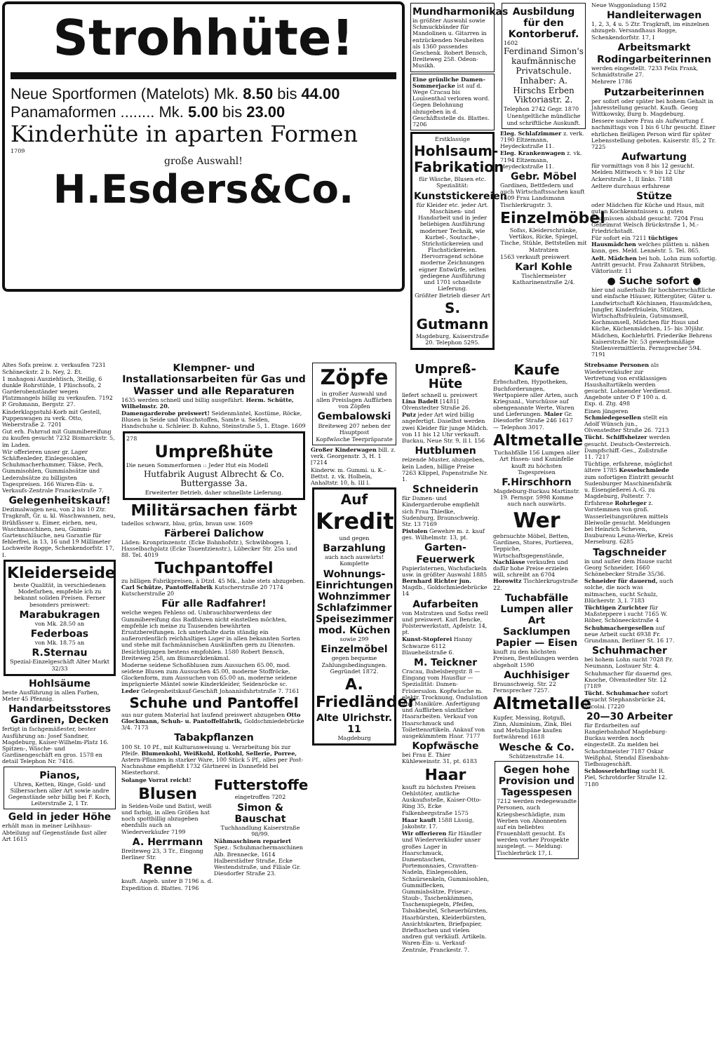Strohhüte!
Neue Sportformen (Matelots) Mk. 8.50 bis 44.00
Panamaformen ........ Mk. 5.00 bis 23.00
Kinderhüte in aparten Formen
1709
große Auswahl!
H.Esders&Co.
Mundharmonikas
in größter Auswahl sowie Schmuckbänder für Mandolinen u. Gitarren in entzückenden Neuheiten als 1360 passendes Geschenk. Robert Bensch, Breiteweg 258. Odeon-Musikh.
Eine grünliche Damen-Sommerjacke ist auf d. Wege Cracau bis Louisenthal verloren word. Gegen Belohnung abzugeben in d. Geschäftsstelle ds. Blattes. 7206
Erstklassige
Hohlsaum-Fabrikation
für Wäsche, Blusen etc. Spezialität:
Kunststickereien
für Kleider etc. jeder Art. Maschinen- und Handarbeit und in jeder beliebigen Ausführung moderner Technik, wie Kurbel-, Soutache-, Strichstickereien und Flachstickereien. Hervorragend schöne moderne Zeichnungen eigner Entwürfe, selten gediegene Ausführung und 1701 schnellste Lieferung.
Größter Betrieb dieser Art
S. Gutmann
Magdeburg, Kaiserstraße 20. Telephon 5295.
Ausbildung für den Kontorberuf.
1602
Ferdinand Simon's kaufmännische Privatschule. Inhaber: A. Hirschs Erben Viktoriastr. 2.
Telephon 2742 Gegr. 1870
Unentgeltliche mündliche und schriftliche Auskunft.
Eleg. Schlafzimmer z. verk. 7190 Eltzemann, Heydeckstraße 11.
Eleg. Krankenwagen z. vk. 7194 Eltzemann, Heydeckstraße 11.
Gebr. Möbel
Gardinen, Bettfedern und auch Wirtschaftssachen kauft 1609 Frau Landsmann Tischlerkrugstr. 3.
Einzelmöbel
Sofas, Kleiderschränke, Vertikos, Ricke, Spiegel, Tische, Stühle, Bettstellen mit Matratzen
1563 verkauft preiswert
Karl Kohle
Tischlermeister Katharinenstraße 2/4.
Neue Waggonladung 1592
Handleiterwagen
1, 2, 3, 4 u. 5 Ztr. Tragkraft, im einzelnen abzugeb. Versandhaus Rogge, Schenkendorfstr. 17, I
Arbeitsmarkt
Rodingarbeiterinnen
werden eingestellt. 7233 Felix Frank, Schmidtstraße 27.
Mehrere 1786
Putzarbeiterinnen
per sofort oder später bei hohem Gehalt in Jahresstellung gesucht. Kaufh. Georg Wittkowsky, Burg b. Magdeburg.
Bessere saubere Frau als Aufwartung f. nachmittags von 1 bis 6 Uhr gesucht. Einer ehrlichen fleißigen Person wird für später Lebensstellung geboten. Kaiserstr. 85, 2 Tr. 7225
Aufwartung
für vormittags von 8 bis 12 gesucht. Melden Mittwoch v. 9 bis 12 Uhr Ackerstraße 1, II links. 7188
Aeltere durchaus erfahrene
Stütze
oder Mädchen für Küche und Haus, mit guten Kochkenntnissen u. guten Zeugnissen alsbald gesucht. 7204 Frau Geheimrat Welsch Brückstraße 1, M.-Friedrichstadt.
Für sofort ein 7211 tüchtiges Hausmädchen welches plätten u. nähen kann, ges. Meld. Lennéstr. 5. Tel. 865.
Aelt. Mädchen bei hoh. Lohn zum sofortig. Antritt gesucht. Frau Zahnarzt Strüben, Viktoriastr. 11
● Suche sofort ●
hier und außerhalb für hochherrschaftliche und einfache Häuser, Rittergüter, Güter u. Landwirtschaft Köchinnen, Hausmädchen, Jungfer, Kinderfräulein, Stützen, Wirtschaftsfräulein, Gutsmamsell, Kochmamsell, Mädchen für Haus und Küche, Küchenmädchen, 15- bis 30jähr. Mädchen, Kochlehrfrl. Friederike Behrens Kaiserstraße Nr. 53 gewerbsmäßige Stellenvermittlerin. Fernsprecher 594. 7191
Altes Sofa preisw. z. verkaufen 7231 Schöneckstr. 2 b. Ney, 2. Et.
1 mahagoni Ausziehtisch, 3teilig, 6 dunkle Rohrstühle, 1 Plüschsofa, 2 Garderobenständer wegen Platzmangels billig zu verkaufen. 7192 P. Grohmann, Bergstr. 27.
Kinderklappstuhl-Korb mit Gestell, Puppenwagen zu verk. Otto, Weberstraße 2. 7201
Gut erh. Fahrrad mit Gummibereifung zu kaufen gesucht 7232 Bismarckstr. 5, im Laden.
Wir offerieren unser gr. Lager Schäftenleder, Einlegesohlen, Schuhmacherhammer, Täkse, Pech, Gummisohlen, Gummiabsätze und Lederabsätze zu billigsten Tagespreisen. 166 Waren-Ein- u. Verkaufs-Zentrale Franckestraße 7.
Gelegenheitskauf!
Dezimalwagen neu, von 2 bis 10 Ztr. Tragkraft, Gr. u. kl. Waschwannen, neu, Brühfässer u. Eimer, eichen, neu, Waschmaschinen, neu, Gummi-Gartenschläuche, neu Garantie für fehlerfrei, in 13, 16 und 19 Millimeter Lochweite Rogge, Schenkendorfstr. 17, I.
Kleiderseide
beste Qualität, in verschiedenen Modefarben, empfehle ich zu bekannt soliden Preisen. Ferner besonders preiswert:
Marabukragen
von Mk. 28.50 an
Federboas
von Mk. 18.75 an
R.Sternau
Spezial-Einzelgeschäft Alter Markt 32/33
Hohlsäume
beste Ausführung in allen Farben, Meter 45 Pfennig.
Handarbeitsstores Gardinen, Decken
fertigt in fachgemäßester, bester Ausführung an: Josef Sandner, Magdeburg, Kaiser-Wilhelm-Platz 16. Spitzen-, Wäsche- und Gardinengeschäft en gros. 1578 en detail Telephon Nr. 7416.
Pianos,
Uhren, Ketten, Ringe, Gold- und Silbersachen aller Art sowie andre Gegenstände sehr billig bei F. Koch, Leiterstraße 2, 1 Tr.
Geld in jeder Höhe
erhält man in meiner Leihhaus-Abteilung auf Gegenstände fast aller Art 1615
Klempner- und Installationsarbeiten für Gas und Wasser und alle Reparaturen
1635 werden schnell und billig ausgeführt. Herm. Schütte, Wilhelmstr. 20.
Damengarderobe preiswert! Seidenmäntel, Kostüme, Röcke, Blusen in Seide und Waschstoffen, Samte u. Seiden, Handschuhe u. Schleier. B. Kuhno, Steinstraße 5, 1. Etage. 1609
278
Umpreßhüte
Die neuen Sommerformen :: Jeder Hut ein Modell
Hutfabrik August Albrecht & Co. Buttergasse 3a.
Erweiterter Betrieb, daher schnellste Lieferung.
Militärsachen färbt
tadellos schwarz, blau, grün, braun usw. 1609
Färberei Dalichow
Läden: Kronprinzenstr. (Ecke Bahnhofstr.), Schwibbogen 1, Hasselbachplatz (Ecke Tauentzienstr.), Lübecker Str. 25a und 88. Tel. 4019
Tuchpantoffel
zu billigen Fabrikpreisen, à Dtzd. 45 Mk., habe stets abzugeben. Carl Schütze, Pantoffelfabrik Kutscherstraße 20 7174 Kutscherstraße 20
Für alle Radfahrer!
welche wegen Fehlens od. Unbrauchbarwerdens der Gummibereifung das Radfahren nicht einstellen möchten, empfehle ich meine zu Tausenden bewährten Ersatzbereifungen. Ich unterhalte darin ständig ein außerordentlich reichhaltiges Lager in allen bekannten Sorten und stehe mit fachmännischen Auskünften gern zu Diensten. Besichtigungen bestens empfohlen. 1580 Robert Bensch, Breiteweg 258, am Bismarckdenkmal.
Moderne seidene Schoßblusen zum Aussuchen 65.00, mod. seidene Blusen zum Aussuchen 45.00, moderne Stoffröcke, Glockenform, zum Aussuchen von 65.00 an, moderne seidene imprägnierte Mäntel sowie Kinderkleider, Seidenröcke sc. Leder Gelegenheitskauf-Geschäft Johannisfahrtstraße 7. 7161
Schuhe und Pantoffel
aus nur gutem Material hat laufend preiswert abzugeben Otto Glockmann, Schuh- u. Pantoffelfabrik, Goldschmiedebrücke 3/4. 7173
Tabakpflanzen
100 St. 10 Pf., mit Kulturanweisung u. Verarbeitung bis zur Pfeife. Blumenkohl, Weißkohl, Rotkohl, Sellerie, Porree, Astern-Pflanzen in starker Ware, 100 Stück 5 Pf., alles per Post-Nachnahme empfiehlt 1732 Gärtnerei in Dannefeld bei Miesterhorst.
Solange Vorrat reicht!
Blusen
in Seiden-Voile und Batist, weiß und farbig, in allen Größen hat noch spottbillig abzugeben ebenfalls auch an Wiederverkäufer 7199
A. Herrmann
Breiteweg 23, 3 Tr., Eingang Berliner Str.
Renne
kauft. Angeb. unter B 7196 a. d. Expedition d. Blattes. 7196
Futterstoffe
eingetroffen 7202
Simon & Bauschat
Tuchhandlung Kaiserstraße 98/99.
Nähmaschinen repariert Spez.: Schuhmachermaschinen Alb. Brennecke, 1614 Halberstädter Straße, Ecke Westendstraße, und Filiale Gr. Diesdorfer Straße 23.
Zöpfe
in großer Auswahl und allen Preislagen Auffärben von Zöpfen
Gembalowski
Breiteweg 207 neben der Hauptpost
Kopfwäsche Teerpräparate
Großer Kinderwagen bill. z. verk. Georgenstr. 3, H. 1 [7214
Kinderw. m. Gummi. u. K.-Bettst. z. vk. Holbein, Anhaltstr. 10, h. III l.
Auf
Kredit
und gegen
Barzahlung
auch nach auswärts! Komplette
Wohnungs-Einrichtungen Wohnzimmer Schlafzimmer Speisezimmer mod. Küchen
sowie 299
Einzelmöbel
gegen bequeme Zahlungsbedingungen. Gegründet 1872.
A. Friedländer
Alte Ulrichstr. 11
Magdeburg
Umpreß-Hüte
liefert schnell u. preiswert Lina Badelt [1481] Olvenstedter Straße 26.
Putz jeder Art wird billig angefertigt. Daselbst werden zwei Kleider für junge Mädch. von 11 bis 12 Uhr verkauft. Buckau, Neue Str. 9, II l. 156
Hutblumen
reizende Muster, abzugeben, kein Laden, billige Preise 7263 Klippel, Papenstraße Nr. 1.
Schneiderin
für Damen- und Kindergarderobe empfiehlt sich Frau Thiedke, Sudenburg, Braunschweig. Str. 13 7169
Pistolen Gewehre m. z. kauf ges. Wilhelmstr. 13, pt.
Garten-Feuerwerk
Papierlaternen, Wachsfackeln usw. in größter Auswahl 1885 Bernhard Richter jun. Magdb., Goldschmiedebrücke 14
Aufarbeiten
von Matratzen und Sofas reell und preiswert. Karl Bencke, Polsterwerkstatt, Apfelstr. 14, pt.
Kunst-Stopferei Hanny Schwarze 6112 Blauebeilstraße 6.
M. Teickner
Cracau, Babelsbergstr. 8 — Eingang vom Hausflur — Spezialität: Damen-Frisiersalon. Kopfwäsche m. elektr. Trocknung, Ondulation und Maniküre. Anfertigung und Auffärben sämtlicher Haararbeiten. Verkauf von Haarschmuck und Toilettenartikeln. Ankauf von ausgekämmtem Haar. 7177
Kopfwäsche
bei Frau E. Thier Kühleweinstr. 31, pt. 6183
Haar
kauft zu höchsten Preisen Oehlstöter, amtliche Auskaufsstelle, Kaiser-Otto-Ring 35, Ecke Falkenbergstraße 1575
Haar kauft 1588 Lässig, Jakobstr. 17.
Wir offerieren für Händler und Wiederverkäufer unser großes Lager in Haarschmuck, Damentaschen, Portemonnaies, Cravatten-Nadeln, Einlegesohlen, Schnürsenkeln, Gummisohlen, Gummiflecken, Gummiabsätze, Friseur-, Staub-, Taschenkämmen, Taschenspiegeln, Pfeifen, Tabakbeutel, Scheuerbürsten, Haarbürsten, Kleiderbürsten, Ansichtskarten, Briefpapier, Brieftaschen und vielen andren gut verkäufl. Artikeln. Waren-Ein- u. Verkauf-Zentrale, Franckestr. 7.
Kaufe
Erbschaften, Hypotheken, Buchforderungen, Wertpapiere aller Arten, auch Kriegsanl., Vorschüsse auf obengenannte Werte, Waren und Lieferungen. Maier Gr. Diesdorfer Straße 246 1617 — Telephon 3017.
Altmetalle
Tuchabfälle 156 Lumpen aller Art Hasen- und Kaninfelle kauft zu höchsten Tagespreisen
F.Hirschhorn
Magdeburg-Buckau Martinstr. 19. Fernspr. 5998 Komme auch nach auswärts.
Wer
gebrauchte Möbel, Betten, Gardinen, Stores, Portieren, Teppiche, Wirtschaftsgegenstände, Nachlässe verkaufen und dafür hohe Preise erzielen will, schreibt an 6704 Horowitz Tischlerkrugstraße 22.
Tuchabfälle Lumpen aller Art Sacklumpen Papier — Eisen
kauft zu den höchsten Preisen, Bestellungen werden abgeholt 1590
Auchhisiger
Braunschweig. Str. 22 Fernsprecher 7257.
Altmetalle
Kupfer, Messing, Rotguß, Zinn, Aluminium, Zink, Blei und Metallspäne kaufen fortwährend 1618
Wesche & Co.
Schützenstraße 14.
Gegen hohe Provision und Tagesspesen
7212 werden redegewandte Personen, auch Kriegsbeschädigte, zum Werben von Abonnenten auf ein beliebtes Frauenblatt gesucht. Es werden vorher Prospekte ausgelegt. — Meldung: Tischlerbrück 17, I.
Strebsame Personen als Wiederverkäufer zur Vertretung von erstklassigen Haushaltartikeln werden gesucht. Lohnender Verdienst. Angebote unter O F 100 a. d. Exp. d. Ztg. 498
Einen jüngeren Schmiedegesellen stellt ein Adolf Wünsch jun., Olvenstedter Straße 26. 7213
Tücht. Schiffsheizer werden gesucht. Deutsch-Oesterreich. Dampfschiff.-Ges., Zollstraße 11. 7217
Tüchtige, erfahrene, möglichst ältere 1785 Kesselschmiede zum sofortigen Eintritt gesucht Sudenburger Maschinenfabrik u. Eisengießerei A.-G. zu Magdeburg, Poltestr. 7.
Erfahrene Rohrleger z. Vorstemmen von groß. Wasserleitungsröhren mittels Bleiwolle gesucht. Meldungen bei Heinrich Scheven, Baubureau Leuna-Werke, Kreis Merseburg. 6285
Tagschneider
in und außer dem Hause sucht Georg Schneider, 1660 Schönebecker Straße 35/36.
Schneider für dauernd, auch solche, die noch was mitmachen, sucht Schulz, Blücherstr. 3, I. 7183
Tüchtigen Zurichter für Maßsteppere i sucht 7165 W. Röber, Schöneeckstraße 4
Schuhmachergesellen auf neue Arbeit sucht 6938 Fr. Grundmann, Berliner St. 16 17.
Schuhmacher
bei hohem Lohn sucht 7028 Fr. Neumann, Lostauer Str. 4.
Schuhmacher für dauernd ges. Knoche, Olvenstedter Str. 12 [7189
Tücht. Schuhmacher sofort gesucht Stephansbrücke 24, Nicolai. [7220
20—30 Arbeiter
für Erdarbeiten auf Rangierbahnhof Magdeburg-Buckau werden noch eingestellt. Zu melden bei Schachtmeister 7187 Oskar Weißphal, Stendal Eisenbahn-Tiefbaugeschäft.
Schlosserlehrling sucht R. Piel, Schrotdorfer Straße 12. 7180